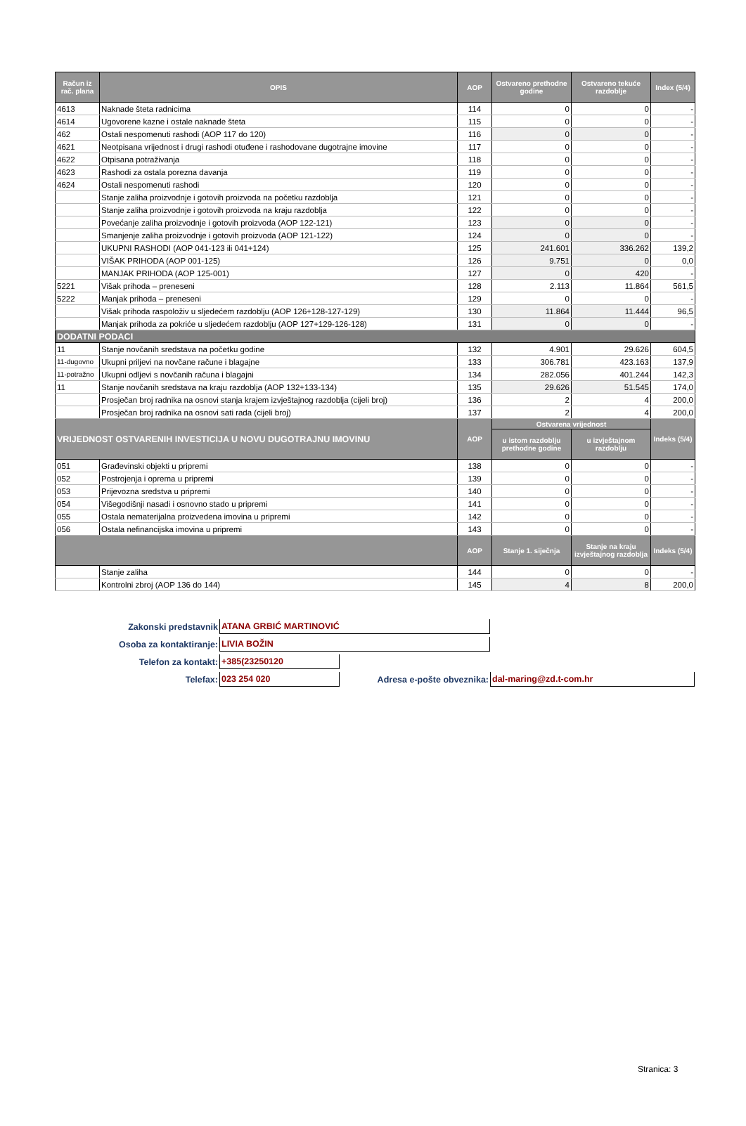| Račun iz rač. plana | OPIS | AOP | Ostvareno prethodne godine | Ostvareno tekuće razdoblje | Index (5/4) |
| --- | --- | --- | --- | --- | --- |
| 4613 | Naknade šteta radnicima | 114 | 0 | 0 | - |
| 4614 | Ugovorene kazne i ostale naknade šteta | 115 | 0 | 0 | - |
| 462 | Ostali nespomenuti rashodi (AOP 117 do 120) | 116 | 0 | 0 | - |
| 4621 | Neotpisana vrijednost i drugi rashodi otuđene i rashodovane dugotrajne imovine | 117 | 0 | 0 | - |
| 4622 | Otpisana potraživanja | 118 | 0 | 0 | - |
| 4623 | Rashodi za ostala porezna davanja | 119 | 0 | 0 | - |
| 4624 | Ostali nespomenuti rashodi | 120 | 0 | 0 | - |
| | Stanje zaliha proizvodnje i gotovih proizvoda na početku razdoblja | 121 | 0 | 0 | - |
| | Stanje zaliha proizvodnje i gotovih proizvoda na kraju razdoblja | 122 | 0 | 0 | - |
| | Povećanje zaliha proizvodnje i gotovih proizvoda (AOP 122-121) | 123 | 0 | 0 | - |
| | Smanjenje zaliha proizvodnje i gotovih proizvoda (AOP 121-122) | 124 | 0 | 0 | - |
| | UKUPNI RASHODI (AOP 041-123 ili 041+124) | 125 | 241.601 | 336.262 | 139,2 |
| | VIŠAK PRIHODA (AOP 001-125) | 126 | 9.751 | 0 | 0,0 |
| | MANJAK PRIHODA (AOP 125-001) | 127 | 0 | 420 | - |
| 5221 | Višak prihoda – preneseni | 128 | 2.113 | 11.864 | 561,5 |
| 5222 | Manjak prihoda – preneseni | 129 | 0 | 0 | - |
| | Višak prihoda raspoloživ u sljedećem razdoblju (AOP 126+128-127-129) | 130 | 11.864 | 11.444 | 96,5 |
| | Manjak prihoda za pokriće u sljedećem razdoblju (AOP 127+129-126-128) | 131 | 0 | 0 | - |
| DODATNI PODACI | | | | | |
| 11 | Stanje novčanih sredstava na početku godine | 132 | 4.901 | 29.626 | 604,5 |
| 11-dugovno | Ukupni priljevi na novčane račune i blagajne | 133 | 306.781 | 423.163 | 137,9 |
| 11-potražno | Ukupni odljevi s novčanih računa i blagajni | 134 | 282.056 | 401.244 | 142,3 |
| 11 | Stanje novčanih sredstava na kraju razdoblja (AOP 132+133-134) | 135 | 29.626 | 51.545 | 174,0 |
| | Prosječan broj radnika na osnovi stanja krajem izvještajnog razdoblja (cijeli broj) | 136 | 2 | 4 | 200,0 |
| | Prosječan broj radnika na osnovi sati rada (cijeli broj) | 137 | 2 | 4 | 200,0 |
| VRIJEDNOST OSTVARENIH INVESTICIJA U NOVU DUGOTRAJNU IMOVINU | | AOP | Ostvarena vrijednost | | Indeks (5/4) |
| | | | u istom razdoblju prethodne godine | u izvještajnom razdoblju | |
| 051 | Građevinski objekti u pripremi | 138 | 0 | 0 | - |
| 052 | Postrojenja i oprema u pripremi | 139 | 0 | 0 | - |
| 053 | Prijevozna sredstva u pripremi | 140 | 0 | 0 | - |
| 054 | Višegodišnji nasadi i osnovno stado u pripremi | 141 | 0 | 0 | - |
| 055 | Ostala nematerijalna proizvedena imovina u pripremi | 142 | 0 | 0 | - |
| 056 | Ostala nefinancijska imovina u pripremi | 143 | 0 | 0 | - |
| | | AOP | Stanje 1. siječnja | Stanje na kraju izvještajnog razdoblja | Indeks (5/4) |
| | Stanje zaliha | 144 | 0 | 0 | - |
| | Kontrolni zbroj (AOP 136 do 144) | 145 | 4 | 8 | 200,0 |
| Zakonski predstavnik | ATANA GRBIĆ MARTINOVIĆ | | |
| Osoba za kontaktiranje: | LIVIA BOŽIN | | |
| Telefon za kontakt: | +385(23250120 | | |
| Telefax: | 023 254 020 | Adresa e-pošte obveznika: | dal-maring@zd.t-com.hr |
Stranica: 3